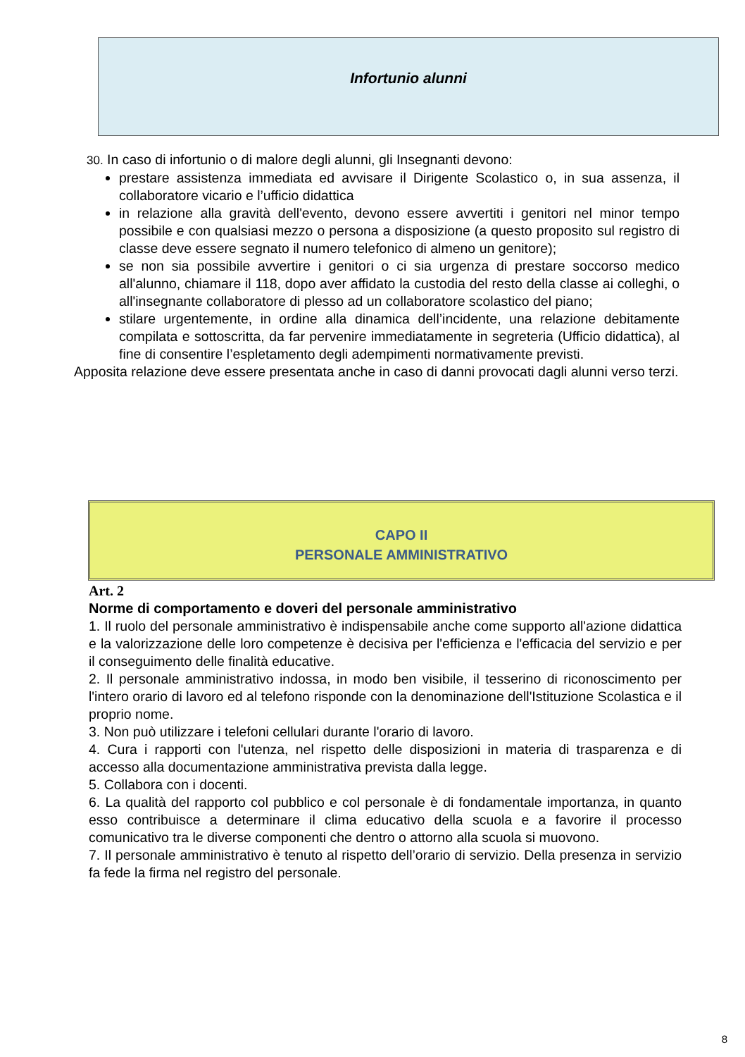Infortunio alunni
30. In caso di infortunio o di malore degli alunni, gli Insegnanti devono:
prestare assistenza immediata ed avvisare il Dirigente Scolastico o, in sua assenza, il collaboratore vicario e l’ufficio didattica
in relazione alla gravità dell'evento, devono essere avvertiti i genitori nel minor tempo possibile e con qualsiasi mezzo o persona a disposizione (a questo proposito sul registro di classe deve essere segnato il numero telefonico di almeno un genitore);
se non sia possibile avvertire i genitori o ci sia urgenza di prestare soccorso medico all'alunno, chiamare il 118, dopo aver affidato la custodia del resto della classe ai colleghi, o all'insegnante collaboratore di plesso ad un collaboratore scolastico del piano;
stilare urgentemente, in ordine alla dinamica dell’incidente, una relazione debitamente compilata e sottoscritta, da far pervenire immediatamente in segreteria (Ufficio didattica), al fine di consentire l’espletamento degli adempimenti normativamente previsti.
Apposita relazione deve essere presentata anche in caso di danni provocati dagli alunni verso terzi.
CAPO II
PERSONALE AMMINISTRATIVO
Art. 2
Norme di comportamento e doveri del personale amministrativo
1. Il ruolo del personale amministrativo è indispensabile anche come supporto all'azione didattica e la valorizzazione delle loro competenze è decisiva per l'efficienza e l'efficacia del servizio e per il conseguimento delle finalità educative.
2. Il personale amministrativo indossa, in modo ben visibile, il tesserino di riconoscimento per l'intero orario di lavoro ed al telefono risponde con la denominazione dell'Istituzione Scolastica e il proprio nome.
3. Non può utilizzare i telefoni cellulari durante l'orario di lavoro.
4. Cura i rapporti con l'utenza, nel rispetto delle disposizioni in materia di trasparenza e di accesso alla documentazione amministrativa prevista dalla legge.
5. Collabora con i docenti.
6. La qualità del rapporto col pubblico e col personale è di fondamentale importanza, in quanto esso contribuisce a determinare il clima educativo della scuola e a favorire il processo comunicativo tra le diverse componenti che dentro o attorno alla scuola si muovono.
7. Il personale amministrativo è tenuto al rispetto dell’orario di servizio. Della presenza in servizio fa fede la firma nel registro del personale.
8